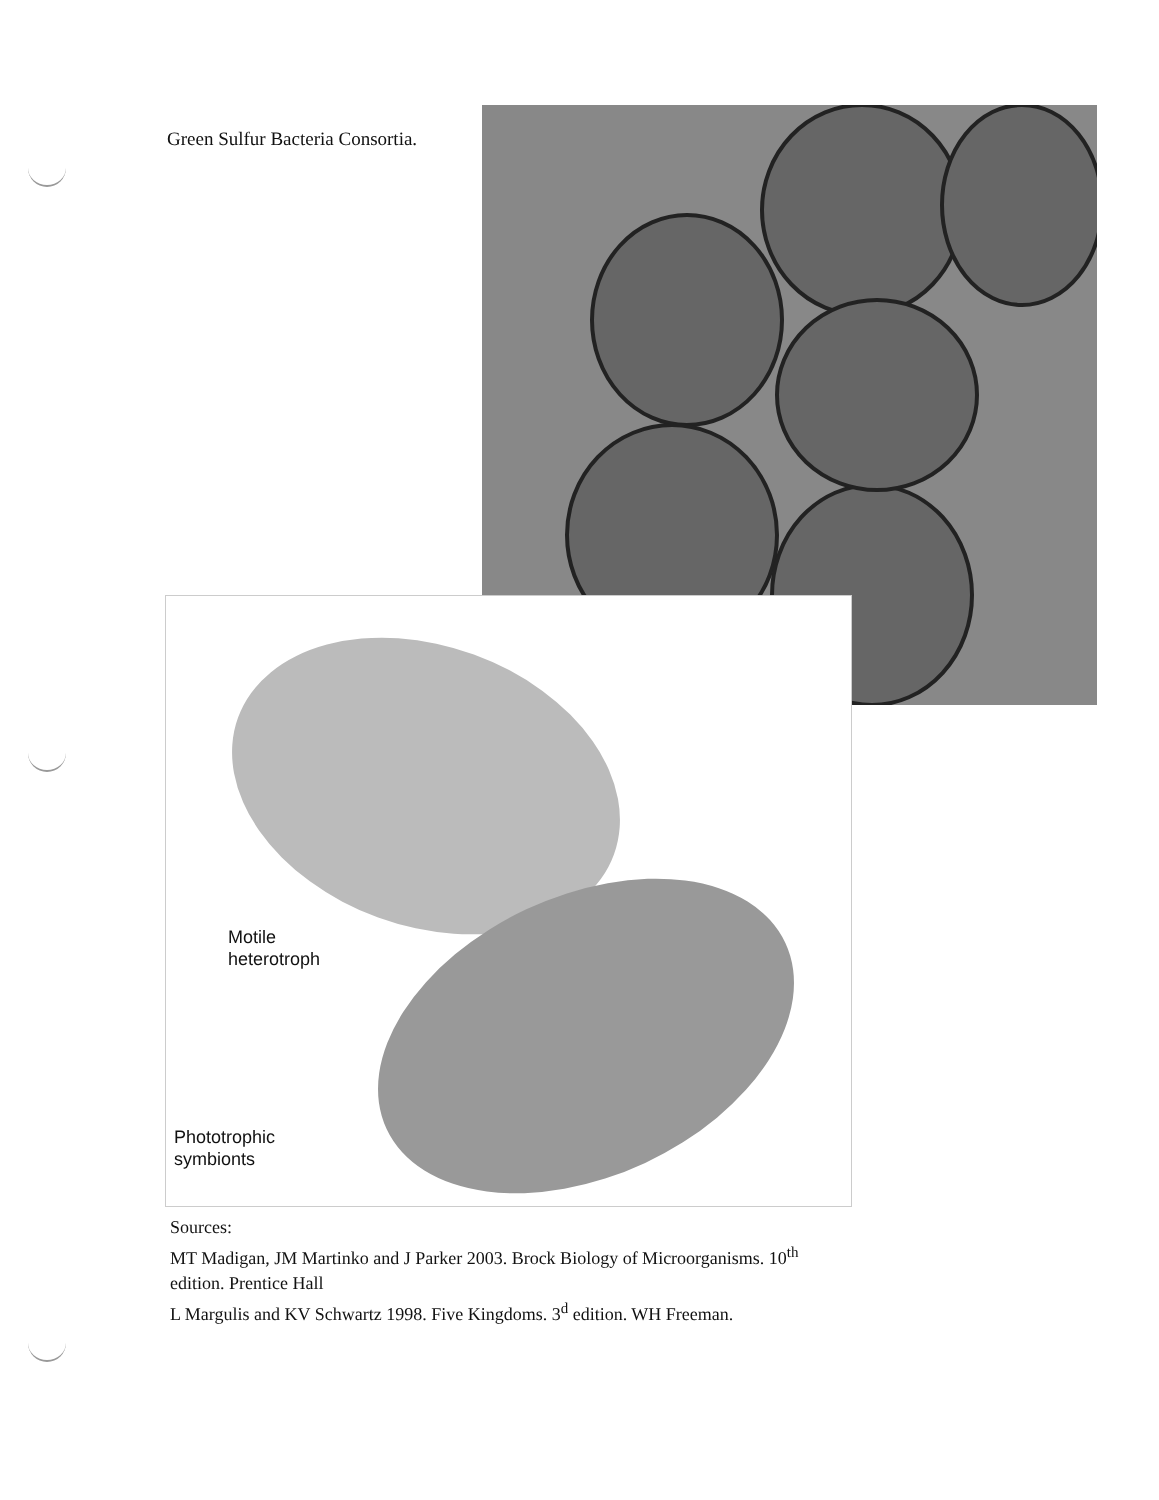Green Sulfur Bacteria Consortia.
Motile
heterotroph
Phototrophic
symbionts
Sources:
MT Madigan, JM Martinko and J Parker 2003. Brock Biology of Microorganisms. 10<sup>th</sup>
edition. Prentice Hall
L Margulis and KV Schwartz 1998. Five Kingdoms. 3<sup>d</sup> edition. WH Freeman.